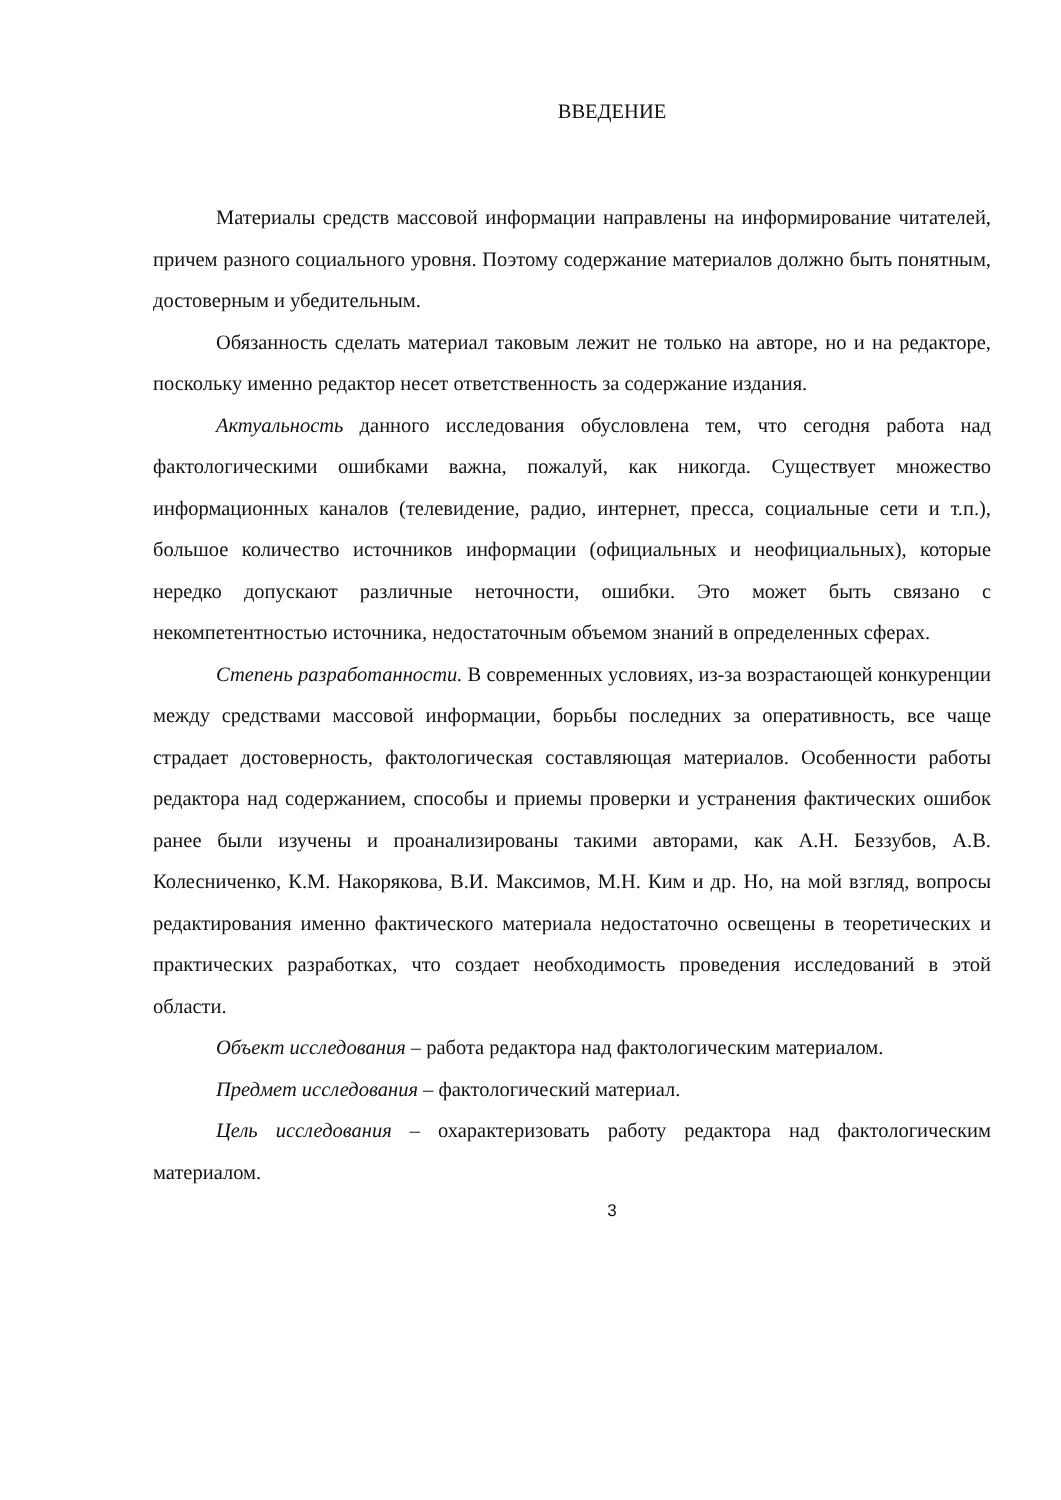ВВЕДЕНИЕ
Материалы средств массовой информации направлены на информирование читателей, причем разного социального уровня. Поэтому содержание материалов должно быть понятным, достоверным и убедительным.
Обязанность сделать материал таковым лежит не только на авторе, но и на редакторе, поскольку именно редактор несет ответственность за содержание издания.
Актуальность данного исследования обусловлена тем, что сегодня работа над фактологическими ошибками важна, пожалуй, как никогда. Существует множество информационных каналов (телевидение, радио, интернет, пресса, социальные сети и т.п.), большое количество источников информации (официальных и неофициальных), которые нередко допускают различные неточности, ошибки. Это может быть связано с некомпетентностью источника, недостаточным объемом знаний в определенных сферах.
Степень разработанности. В современных условиях, из-за возрастающей конкуренции между средствами массовой информации, борьбы последних за оперативность, все чаще страдает достоверность, фактологическая составляющая материалов. Особенности работы редактора над содержанием, способы и приемы проверки и устранения фактических ошибок ранее были изучены и проанализированы такими авторами, как А.Н. Беззубов, А.В. Колесниченко, К.М. Накорякова, В.И. Максимов, М.Н. Ким и др. Но, на мой взгляд, вопросы редактирования именно фактического материала недостаточно освещены в теоретических и практических разработках, что создает необходимость проведения исследований в этой области.
Объект исследования – работа редактора над фактологическим материалом.
Предмет исследования – фактологический материал.
Цель исследования – охарактеризовать работу редактора над фактологическим материалом.
3